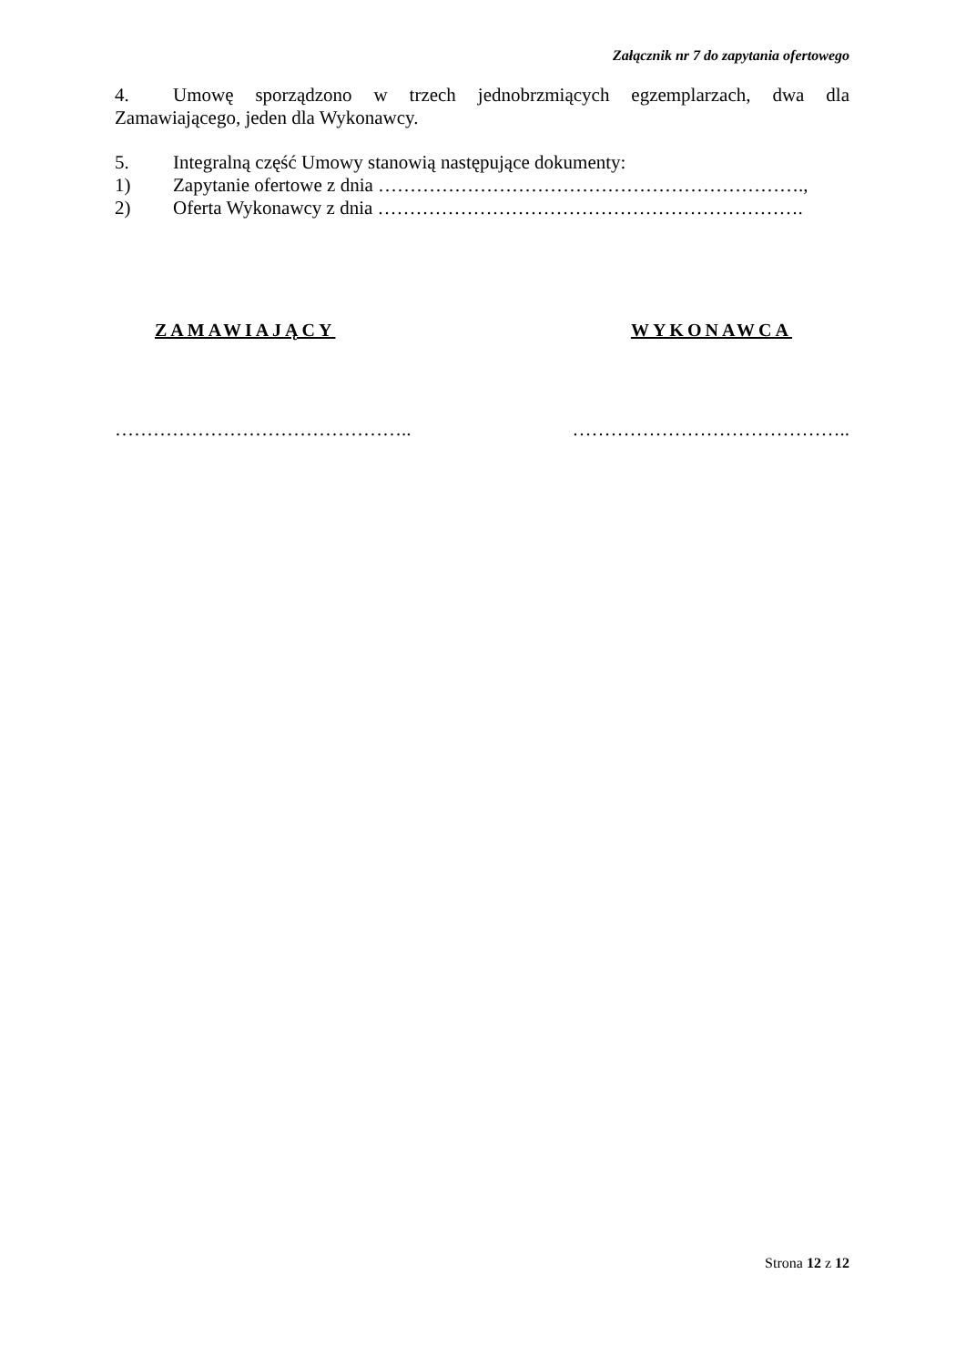Załącznik nr 7 do zapytania ofertowego
4. Umowę sporządzono w trzech jednobrzmiących egzemplarzach, dwa dla Zamawiającego, jeden dla Wykonawcy.
5. Integralną część Umowy stanowią następujące dokumenty:
1) Zapytanie ofertowe z dnia ………………………………………………………….,
2) Oferta Wykonawcy z dnia ………………………………………………………….
ZAMAWIAJĄCY WYKONAWCA
……………………………………….. ……………………………………..
Strona 12 z 12